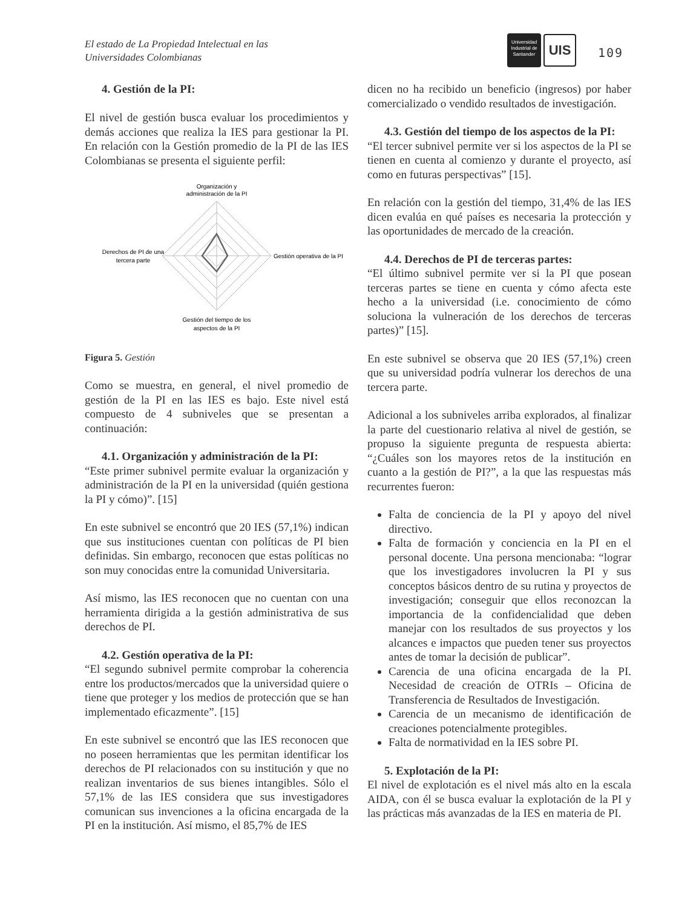El estado de La Propiedad Intelectual en las
Universidades Colombianas
Universidad Industrial de Santander
UIS
109
4. Gestión de la PI:
El nivel de gestión busca evaluar los procedimientos y demás acciones que realiza la IES para gestionar la PI. En relación con la Gestión promedio de la PI de las IES Colombianas se presenta el siguiente perfil:
Organización y
administración de la PI
Gestión operativa de la PI
Derechos de PI de una
tercera parte
Gestión del tiempo de los
aspectos de la PI
Figura 5. Gestión
Como se muestra, en general, el nivel promedio de gestión de la PI en las IES es bajo. Este nivel está compuesto de 4 subniveles que se presentan a continuación:
4.1. Organización y administración de la PI:
“Este primer subnivel permite evaluar la organización y administración de la PI en la universidad (quién gestiona la PI y cómo)”. [15]
En este subnivel se encontró que 20 IES (57,1%) indican que sus instituciones cuentan con políticas de PI bien definidas. Sin embargo, reconocen que estas políticas no son muy conocidas entre la comunidad Universitaria.
Así mismo, las IES reconocen que no cuentan con una herramienta dirigida a la gestión administrativa de sus derechos de PI.
4.2. Gestión operativa de la PI:
“El segundo subnivel permite comprobar la coherencia entre los productos/mercados que la universidad quiere o tiene que proteger y los medios de protección que se han implementado eficazmente”. [15]
En este subnivel se encontró que las IES reconocen que no poseen herramientas que les permitan identificar los derechos de PI relacionados con su institución y que no realizan inventarios de sus bienes intangibles. Sólo el 57,1% de las IES considera que sus investigadores comunican sus invenciones a la oficina encargada de la PI en la institución. Así mismo, el 85,7% de IES
dicen no ha recibido un beneficio (ingresos) por haber comercializado o vendido resultados de investigación.
4.3. Gestión del tiempo de los aspectos de la PI:
“El tercer subnivel permite ver si los aspectos de la PI se tienen en cuenta al comienzo y durante el proyecto, así como en futuras perspectivas” [15].
En relación con la gestión del tiempo, 31,4% de las IES dicen evalúa en qué países es necesaria la protección y las oportunidades de mercado de la creación.
4.4. Derechos de PI de terceras partes:
“El último subnivel permite ver si la PI que posean terceras partes se tiene en cuenta y cómo afecta este hecho a la universidad (i.e. conocimiento de cómo soluciona la vulneración de los derechos de terceras partes)” [15].
En este subnivel se observa que 20 IES (57,1%) creen que su universidad podría vulnerar los derechos de una tercera parte.
Adicional a los subniveles arriba explorados, al finalizar la parte del cuestionario relativa al nivel de gestión, se propuso la siguiente pregunta de respuesta abierta: “¿Cuáles son los mayores retos de la institución en cuanto a la gestión de PI?”, a la que las respuestas más recurrentes fueron:
Falta de conciencia de la PI y apoyo del nivel directivo.
Falta de formación y conciencia en la PI en el personal docente. Una persona mencionaba: “lograr que los investigadores involucren la PI y sus conceptos básicos dentro de su rutina y proyectos de investigación; conseguir que ellos reconozcan la importancia de la confidencialidad que deben manejar con los resultados de sus proyectos y los alcances e impactos que pueden tener sus proyectos antes de tomar la decisión de publicar”.
Carencia de una oficina encargada de la PI. Necesidad de creación de OTRIs – Oficina de Transferencia de Resultados de Investigación.
Carencia de un mecanismo de identificación de creaciones potencialmente protegibles.
Falta de normatividad en la IES sobre PI.
5. Explotación de la PI:
El nivel de explotación es el nivel más alto en la escala AIDA, con él se busca evaluar la explotación de la PI y las prácticas más avanzadas de la IES en materia de PI.